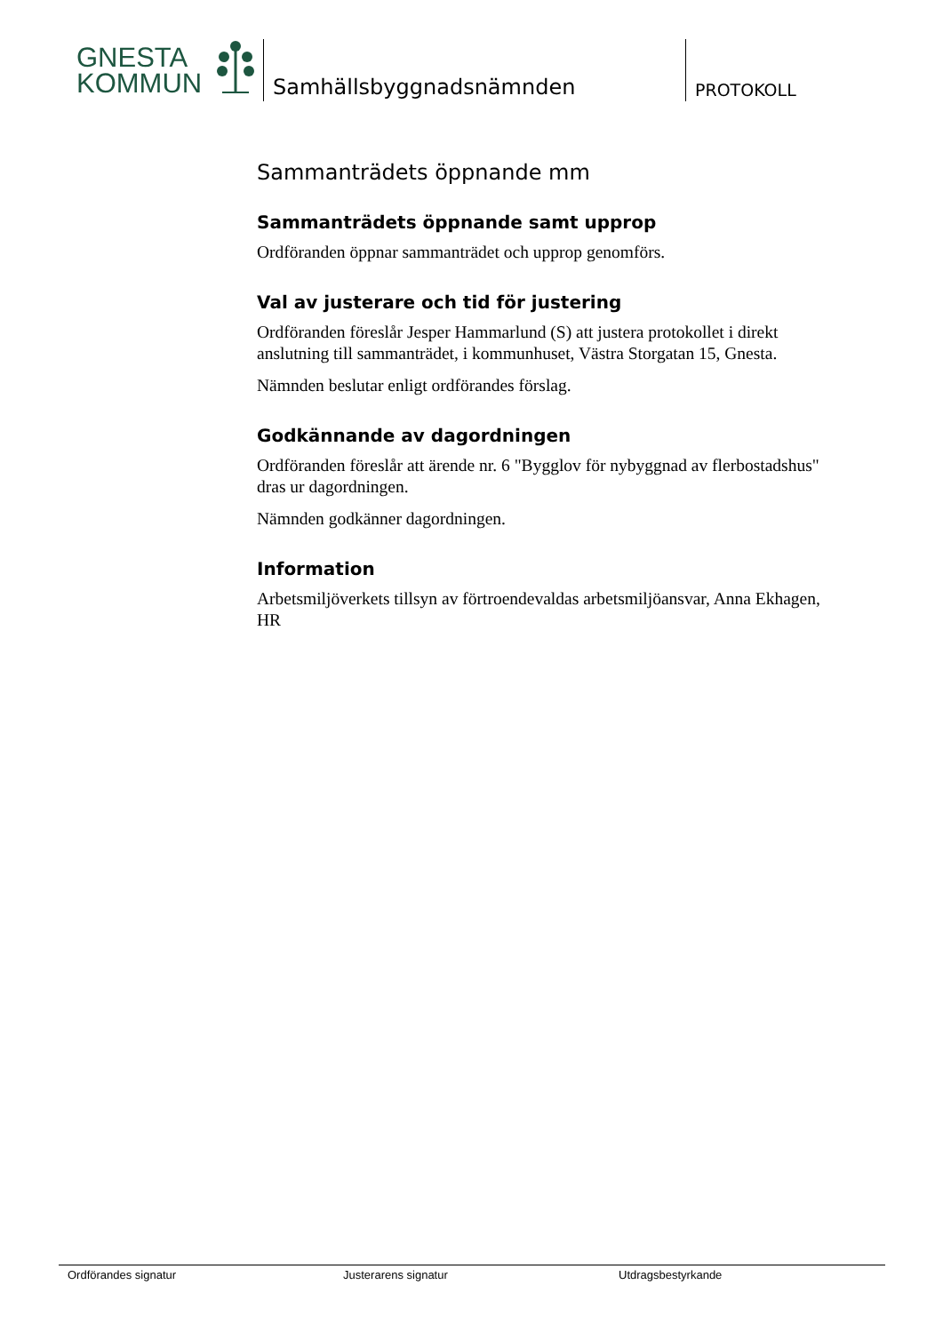GNESTA
KOMMUN
Samhällsbyggnadsnämnden
PROTOKOLL
Sammanträdets öppnande mm
Sammanträdets öppnande samt upprop
Ordföranden öppnar sammanträdet och upprop genomförs.
Val av justerare och tid för justering
Ordföranden föreslår Jesper Hammarlund (S) att justera protokollet i direkt anslutning till sammanträdet, i kommunhuset, Västra Storgatan 15, Gnesta.
Nämnden beslutar enligt ordförandes förslag.
Godkännande av dagordningen
Ordföranden föreslår att ärende nr. 6 "Bygglov för nybyggnad av flerbostadshus" dras ur dagordningen.
Nämnden godkänner dagordningen.
Information
Arbetsmiljöverkets tillsyn av förtroendevaldas arbetsmiljöansvar, Anna Ekhagen, HR
Ordförandes signatur Justerarens signatur Utdragsbestyrkande